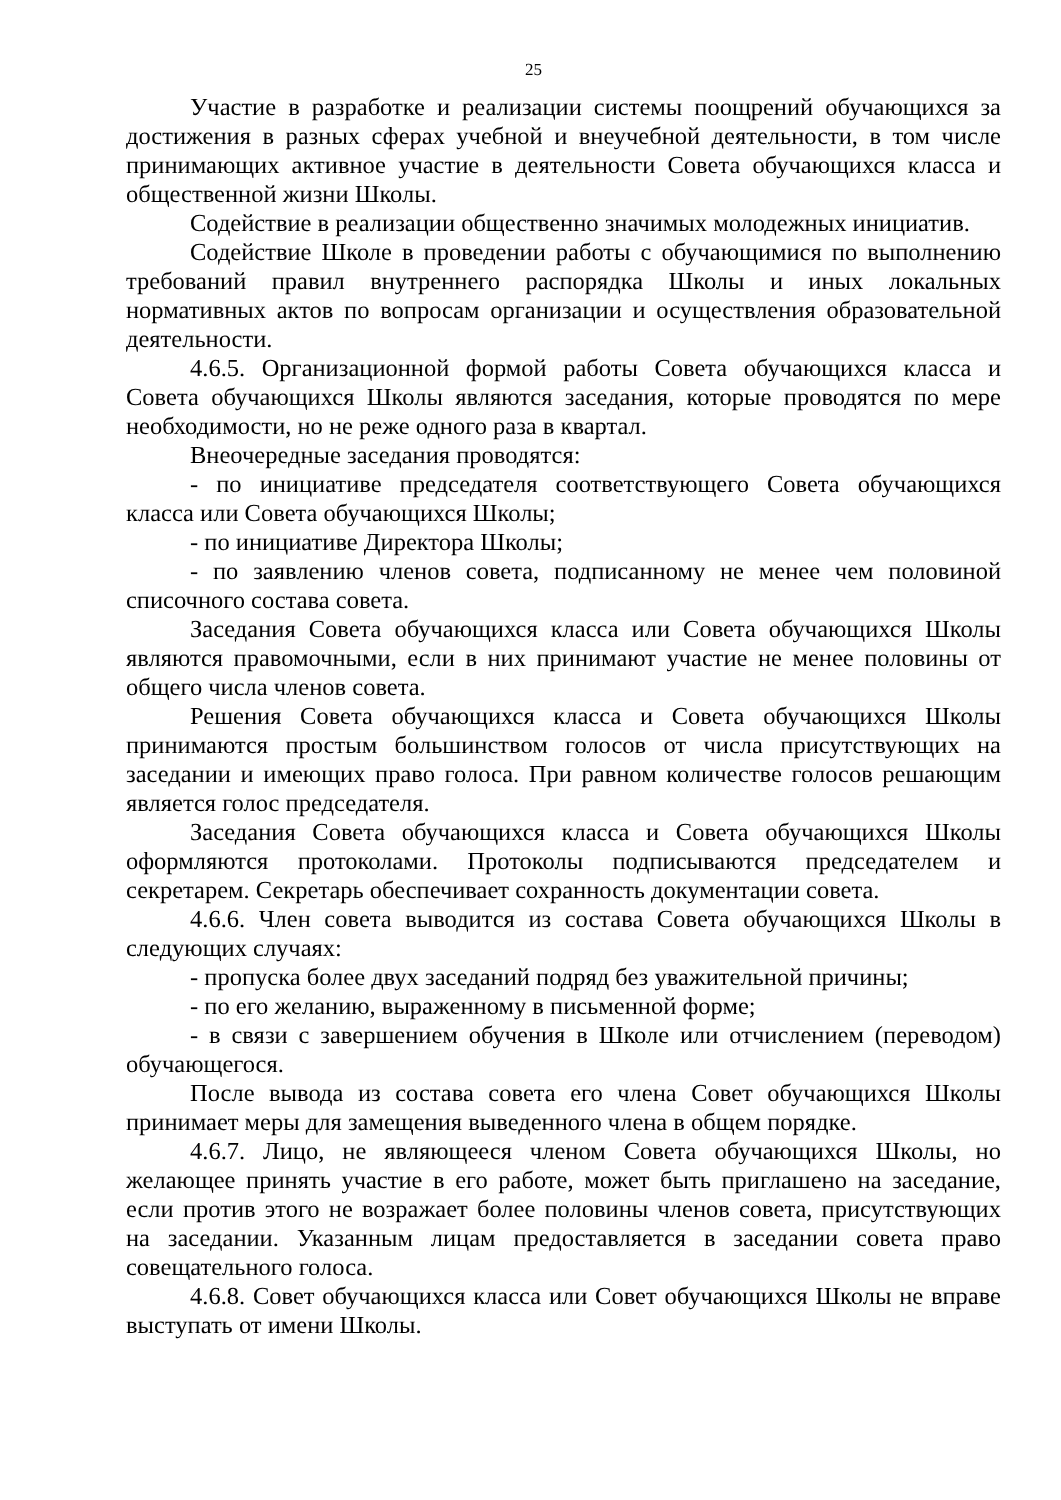25
Участие в разработке и реализации системы поощрений обучающихся за достижения в разных сферах учебной и внеучебной деятельности, в том числе принимающих активное участие в деятельности Совета обучающихся класса и общественной жизни Школы.
Содействие в реализации общественно значимых молодежных инициатив.
Содействие Школе в проведении работы с обучающимися по выполнению требований правил внутреннего распорядка Школы и иных локальных нормативных актов по вопросам организации и осуществления образовательной деятельности.
4.6.5. Организационной формой работы Совета обучающихся класса и Совета обучающихся Школы являются заседания, которые проводятся по мере необходимости, но не реже одного раза в квартал.
Внеочередные заседания проводятся:
- по инициативе председателя соответствующего Совета обучающихся класса или Совета обучающихся Школы;
- по инициативе Директора Школы;
- по заявлению членов совета, подписанному не менее чем половиной списочного состава совета.
Заседания Совета обучающихся класса или Совета обучающихся Школы являются правомочными, если в них принимают участие не менее половины от общего числа членов совета.
Решения Совета обучающихся класса и Совета обучающихся Школы принимаются простым большинством голосов от числа присутствующих на заседании и имеющих право голоса. При равном количестве голосов решающим является голос председателя.
Заседания Совета обучающихся класса и Совета обучающихся Школы оформляются протоколами. Протоколы подписываются председателем и секретарем. Секретарь обеспечивает сохранность документации совета.
4.6.6. Член совета выводится из состава Совета обучающихся Школы в следующих случаях:
- пропуска более двух заседаний подряд без уважительной причины;
- по его желанию, выраженному в письменной форме;
- в связи с завершением обучения в Школе или отчислением (переводом) обучающегося.
После вывода из состава совета его члена Совет обучающихся Школы принимает меры для замещения выведенного члена в общем порядке.
4.6.7. Лицо, не являющееся членом Совета обучающихся Школы, но желающее принять участие в его работе, может быть приглашено на заседание, если против этого не возражает более половины членов совета, присутствующих на заседании. Указанным лицам предоставляется в заседании совета право совещательного голоса.
4.6.8. Совет обучающихся класса или Совет обучающихся Школы не вправе выступать от имени Школы.